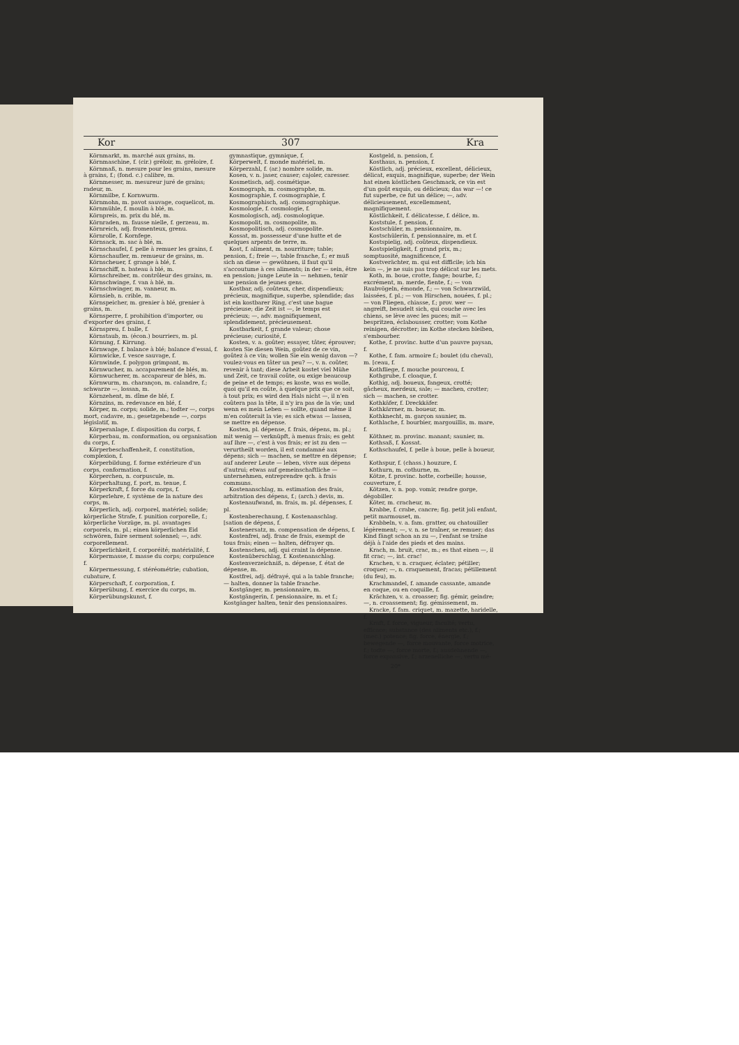Kor 307 Kra
Körnmarkt, m. marché aux grains, m.
Körnmaschine, f. (cir.) gréloir, m. gréloire, f.
Körnmaß, n. mesure pour les grains, mesure à grains, f.; (fond. c.) calibre, m.
Körnmesser, m. mesureur juré de grains; radeur, m.
Körnmilbe, f. Kornwurm.
Körnmohn, m. pavot sauvage, coquelicot, m.
Körnmühle, f. moulin à blé, m.
Körnpreis, m. prix du blé, m.
Körnraden, m. fausse nielle, f. gerzeau, m.
Körnreich, adj. fromenteux, grenu.
Körnrolle, f. Kornfege.
Körnsack, m. sac à blé, m.
Körnschaufel, f. pelle à remuer les grains, f.
Körnschaufler, m. remueur de grains, m.
Körnscheuer, f. grange à blé, f.
Körnschiff, n. bateau à blé, m.
Körnschreiber, m. contrôleur des grains, m.
Körnschwinge, f. van à blé, m.
Körnschwinger, m. vanneur, m.
Körnsieb, n. crible, m.
Körnspeicher, m. grenier à blé, grenier à grains, m.
Körnsperre, f. prohibition d'importer, ou d'exporter des grains, f.
Körnspreu, f. balle, f.
Körnstaub, m. (écon.) bourriers, m. pl.
Körnung, f. Kirrung.
Körnwage, f. balance à blé; balance d'essai, f.
Körnwicke, f. vesce sauvage, f.
Körnwinde, f. polygon grimpant, m.
Körnwucher, m. accaparement de blés, m.
Körnwucherer, m. accapareur de blés, m.
Körnwurm, m. charançon, m. calandre, f.; schwarze —, lossan, m.
Körnzehent, m. dîme de blé, f.
Körnzins, m. redevance en blé, f.
Körper, m. corps; solide, m.; todter —, corps mort, cadavre, m.; gesetzgebende —, corps législatif, m.
Körperanlage, f. disposition du corps, f.
Körperbau, m. conformation, ou organisation du corps, f.
Körperbeschaffenheit, f. constitution, complexion, f.
Körperbildung, f. forme extérieure d'un corps, conformation, f.
Körperchen, n. corpuscule, m.
Körperhaltung, f. port, m. tenue, f.
Körperkraft, f. force du corps, f.
Körperlehre, f. système de la nature des corps, m.
Körperlich, adj. corporel, matériel; solide; körperliche Strafe, f. punition corporelle, f.; körperliche Vorzüge, m. pl. avantages corporels, m. pl.; einen körperlichen Eid schwören, faire serment solennel; —, adv. corporellement.
Körperlichkeit, f. corporéité; matérialité, f.
Körpermasse, f. masse du corps; corpulence f.
Körpermessung, f. stéréométrie; cubation, cubature, f.
Körperschaft, f. corporation, f.
Körperübung, f. exercice du corps, m.
Körperübungskunst, f.
gymnastique, gymnique, f.
Körperwelt, f. monde matériel, m.
Körperzahl, f. (ar.) nombre solide, m.
Kosen, v. n. jaser, causer; cajoler, caresser.
Kosmetisch, adj. cosmétique.
Kosmograph, m. cosmographe, m.
Kosmographie, f. cosmographie, f.
Kosmographisch, adj. cosmographique.
Kosmologie, f. cosmologie, f.
Kosmologisch, adj. cosmologique.
Kosmopolit, m. cosmopolite, m.
Kosmopolitisch, adj. cosmopolite.
Kossat, m. possesseur d'une hutte et de quelques arpents de terre, m.
Kost, f. aliment, m. nourriture; table; pension, f.; freie —, table franche, f.; er muß sich an diese — gewöhnen, il faut qu'il s'accoutume à ces aliments; in der — sein, être en pension; junge Leute in — nehmen, tenir une pension de jeunes gens.
Kostbar, adj. coûteux, cher, dispendieux; précieux, magnifique, superbe, splendide; das ist ein kostbarer Ring, c'est une bague précieuse; die Zeit ist —, le temps est précieux; —, adv. magnifiquement, splendidement, précieusement.
Kostbarkeit, f. grande valeur; chose précieuse; curiosité, f.
Kosten, v. a. goûter; essayer, tâter, éprouver; kosten Sie diesen Wein, goûtez de ce vin, goûtez à ce vin; wollen Sie ein wenig davon —? voulez-vous en tâter un peu? —, v. n. coûter, revenir à tant; diese Arbeit kostet viel Mühe und Zeit, ce travail coûte, ou exige beaucoup de peine et de temps; es koste, was es wolle, quoi qu'il en coûte, à quelque prix que ce soit, à tout prix; es wird den Hals nicht —, il n'en coûtera pas la tête, il n'y ira pas de la vie; und wenn es mein Leben — sollte, quand même il m'en coûterait la vie; es sich etwas — lassen, se mettre en dépense.
Kosten, pl. dépense, f. frais, dépens, m. pl.; mit wenig — verknüpft, à menus frais; es geht auf Ihre —, c'est à vos frais; er ist zu den — verurtheilt worden, il est condamné aux dépens; sich — machen, se mettre en dépense; auf anderer Leute — leben, vivre aux dépens d'autrui; etwas auf gemeinschaftliche — unternehmen, entreprendre qch. à frais communs.
Kostenanschlag, m. estimation des frais, arbitration des dépens, f.; (arch.) devis, m.
Kostenaufwand, m. frais, m. pl. dépenses, f. pl.
Kostenberechnung, f. Kostenanschlag. [sation de dépens, f.
Kostenersatz, m. compensation de dépens, f.
Kostenfrei, adj. franc de frais, exempt de tous frais; einen — halten, défrayer qn.
Kostenscheu, adj. qui craint la dépense.
Kostenüberschlag, f. Kostenanschlag.
Kostenverzeichniß, n. dépense, f. état de dépense, m.
Kostfrei, adj. défrayé, qui a la table franche; — halten, donner la table franche.
Kostgänger, m. pensionnaire, m.
Kostgängerin, f. pensionnaire, m. et f.; Kostgänger halten, tenir des pensionnaires.
Kostgeld, n. pension, f.
Kosthaus, n. pension, f.
Köstlich, adj. précieux, excellent, délicieux, délicat, exquis, magnifique, superbe; der Wein hat einen köstlichen Geschmack, ce vin est d'un goût exquis, ou délicieux; das war —! ce fut superbe, ce fut un délice; —, adv. délicieusement, excellemment, magnifiquement.
Köstlichkeit, f. délicatesse, f. délice, m.
Koststule, f. pension, f.
Kostschüler, m. pensionnaire, m.
Kostschülerin, f. pensionnaire, m. et f.
Kostspielig, adj. coûteux, dispendieux.
Kostspieligkeit, f. grand prix, m.; somptuosité, magnificence, f.
Kostverächter, m. qui est difficile; ich bin kein —, je ne suis pas trop délicat sur les mets.
Koth, m. boue, crotte, fange; bourbe, f.; excrément, m. merde, fiente, f.; — von Raubvögeln, émonde, f.; — von Schwarzwild, laissées, f. pl.; — von Hirschen, nouées, f. pl.; — von Fliegen, chiasse, f.; prov. wer — angreift, besudelt sich, qui couche avec les chiens, se lève avec les puces; mit — bespritzen, éclabousser, crotter; vom Kothe reinigen, décrotter; im Kothe stecken bleiben, s'embourber.
Kothe, f. provinc. hutte d'un pauvre paysan, f.
Kothe, f. fam. armoire f.; boulet (du cheval), m. [ceau, f.
Kothfliege, f. mouche pourceau, f.
Kothgrube, f. cloaque, f.
Kothig, adj. boueux, fangeux, crotté; gâcheux, merdeux, sale; — machen, crotter; sich — machen, se crotter.
Kothkäfer, f. Dreckkäfer.
Kothkärrner, m. boueur, m.
Kothknecht, m. garçon saunier, m.
Kothlache, f. bourbier, margouillis, m. mare, f.
Köthner, m. provinc. manant; saunier, m.
Kothsaß, f. Kossat.
Kothschaufel, f. pelle à boue, pelle à boueur, f.
Kothspur, f. (chass.) houzure, f.
Kothurn, m. cothurne, m.
Kötze, f. provinc. hotte, corbeille; housse, couverture, f.
Kötzen, v. n. pop. vomir, rendre gorge, dégobiller.
Köter, m. cracheur, m.
Krabbe, f. crabe, cancre; fig. petit joli enfant, petit marmouset, m.
Krabbeln, v. a. fam. gratter, ou chatouiller légèrement; —, v. n. se traîner, se remuer; das Kind fängt schon an zu —, l'enfant se traîne déjà à l'aide des pieds et des mains.
Krach, m. bruit, crac, m.; es that einen —, il fit crac; —, int. crac!
Krachen, v. n. craquer, éclater; pétiller; croquer; —, n. craquement, fracas; pétillement (du feu), m.
Krachmandel, f. amande cassante, amande en coque, ou en coquille, f.
Krächzen, v. a. croasser; fig. gémir, geindre; —, n. croassement; fig. gémissement, m.
Kracke, f. fam. criquet, m. mazette, haridelle, f.
Kraft, f. force, vigueur, faculté; vertu, efficace; substance (des aliments etc.), f.; (mec.) potence; fig. force, énergie, f.; bewegende —, force mouvante, force motrice, f.; todte —, force morte, f.; ausdehnende —, force expansive, f.; arzeneiliche —, vertu mé-
20*